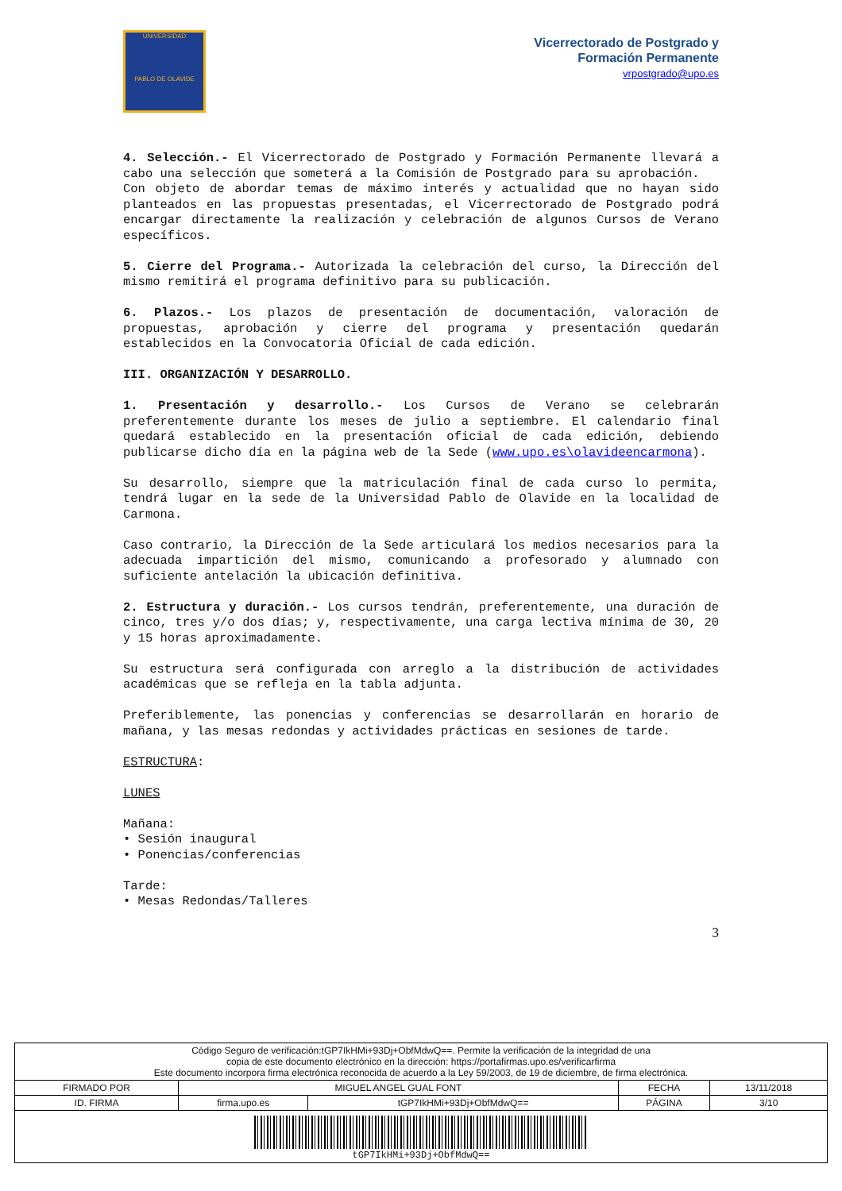UNIVERSIDAD
PABLO DE OLAVIDE
Vicerrectorado de Postgrado y
Formación Permanente
vrpostgrado@upo.es
4. Selección.- El Vicerrectorado de Postgrado y Formación Permanente llevará a cabo una selección que someterá a la Comisión de Postgrado para su aprobación.
Con objeto de abordar temas de máximo interés y actualidad que no hayan sido planteados en las propuestas presentadas, el Vicerrectorado de Postgrado podrá encargar directamente la realización y celebración de algunos Cursos de Verano específicos.
5. Cierre del Programa.- Autorizada la celebración del curso, la Dirección del mismo remitirá el programa definitivo para su publicación.
6. Plazos.- Los plazos de presentación de documentación, valoración de propuestas, aprobación y cierre del programa y presentación quedarán establecidos en la Convocatoria Oficial de cada edición.
III. ORGANIZACIÓN Y DESARROLLO.
1. Presentación y desarrollo.- Los Cursos de Verano se celebrarán preferentemente durante los meses de julio a septiembre. El calendario final quedará establecido en la presentación oficial de cada edición, debiendo publicarse dicho día en la página web de la Sede (www.upo.es\olavideencarmona).
Su desarrollo, siempre que la matriculación final de cada curso lo permita, tendrá lugar en la sede de la Universidad Pablo de Olavide en la localidad de Carmona.
Caso contrario, la Dirección de la Sede articulará los medios necesarios para la adecuada impartición del mismo, comunicando a profesorado y alumnado con suficiente antelación la ubicación definitiva.
2. Estructura y duración.- Los cursos tendrán, preferentemente, una duración de cinco, tres y/o dos días; y, respectivamente, una carga lectiva mínima de 30, 20 y 15 horas aproximadamente.
Su estructura será configurada con arreglo a la distribución de actividades académicas que se refleja en la tabla adjunta.
Preferiblemente, las ponencias y conferencias se desarrollarán en horario de mañana, y las mesas redondas y actividades prácticas en sesiones de tarde.
ESTRUCTURA:
LUNES
Mañana:
• Sesión inaugural
• Ponencias/conferencias
Tarde:
• Mesas Redondas/Talleres
3
| Código Seguro de verificación:tGP7IkHMi+93Dj+ObfMdwQ==. Permite la verificación de la integridad de una copia de este documento electrónico en la dirección: https://portafirmas.upo.es/verificarfirma Este documento incorpora firma electrónica reconocida de acuerdo a la Ley 59/2003, de 19 de diciembre, de firma electrónica. | | | | |
| FIRMADO POR | MIGUEL ANGEL GUAL FONT | | FECHA | 13/11/2018 |
| ID. FIRMA | firma.upo.es | tGP7IkHMi+93Dj+ObfMdwQ== | PÁGINA | 3/10 |
| tGP7IkHMi+93Dj+ObfMdwQ== | | | | |